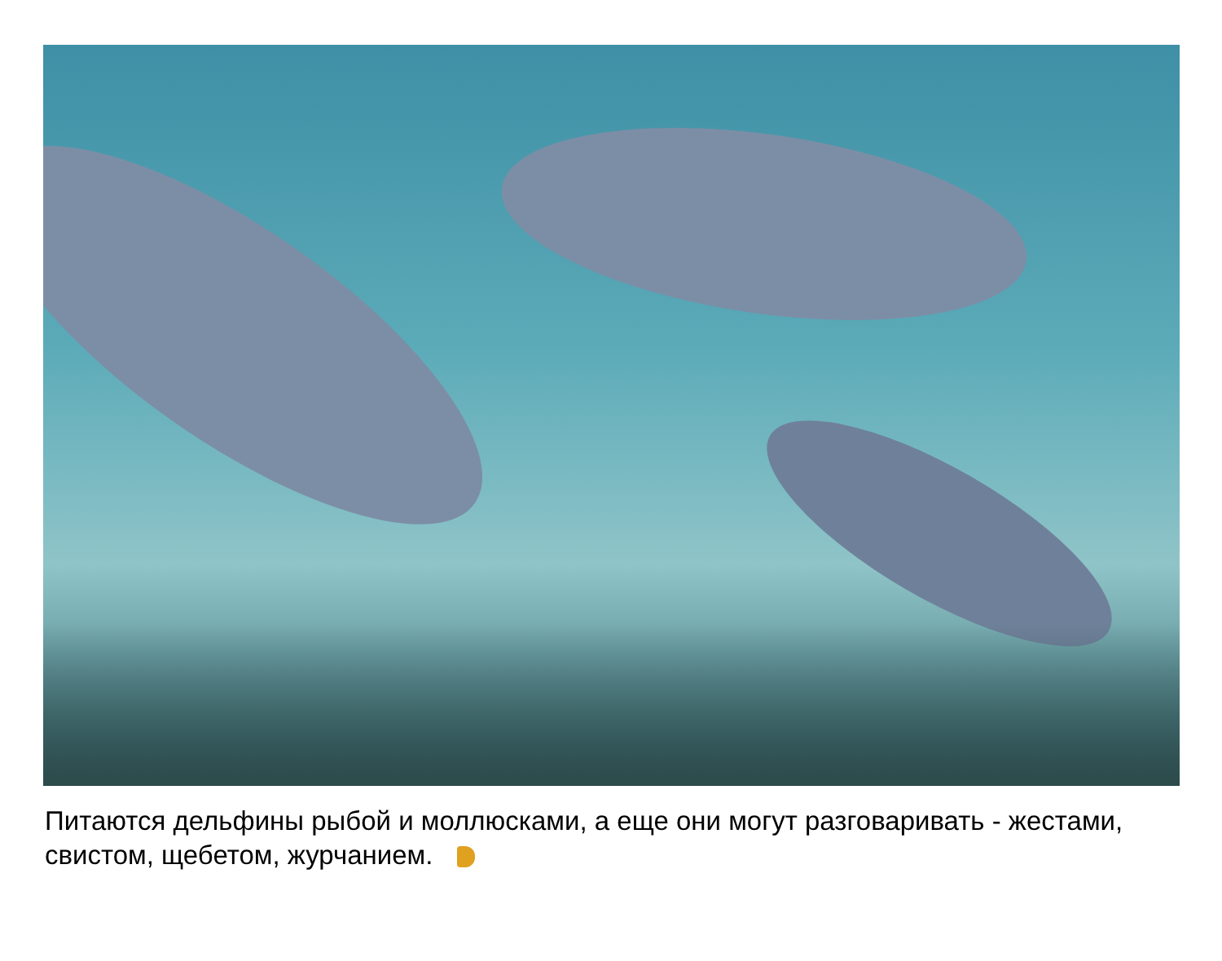Питаются дельфины рыбой и моллюсками, а еще они могут разговаривать - жестами, свистом, щебетом, журчанием.